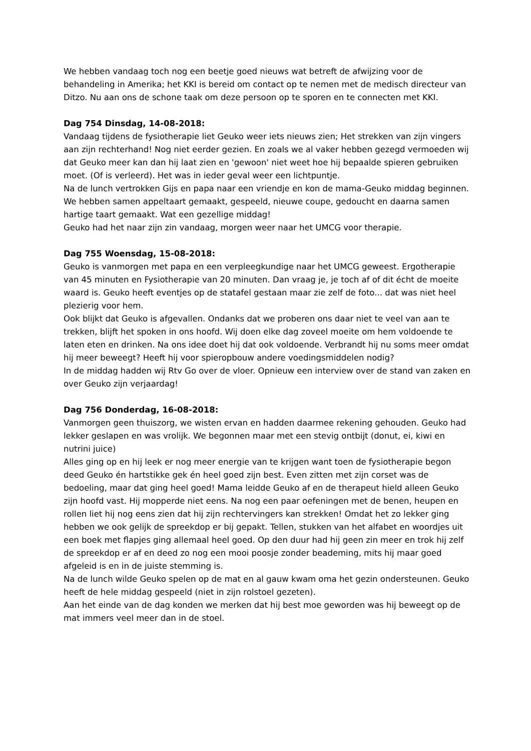We hebben vandaag toch nog een beetje goed nieuws wat betreft de afwijzing voor de behandeling in Amerika; het KKI is bereid om contact op te nemen met de medisch directeur van Ditzo. Nu aan ons de schone taak om deze persoon op te sporen en te connecten met KKI.
Dag 754 Dinsdag, 14-08-2018:
Vandaag tijdens de fysiotherapie liet Geuko weer iets nieuws zien; Het strekken van zijn vingers aan zijn rechterhand! Nog niet eerder gezien. En zoals we al vaker hebben gezegd vermoeden wij dat Geuko meer kan dan hij laat zien en 'gewoon' niet weet hoe hij bepaalde spieren gebruiken moet. (Of is verleerd). Het was in ieder geval weer een lichtpuntje.
Na de lunch vertrokken Gijs en papa naar een vriendje en kon de mama-Geuko middag beginnen. We hebben samen appeltaart gemaakt, gespeeld, nieuwe coupe, gedoucht en daarna samen hartige taart gemaakt. Wat een gezellige middag!
Geuko had het naar zijn zin vandaag, morgen weer naar het UMCG voor therapie.
Dag 755 Woensdag, 15-08-2018:
Geuko is vanmorgen met papa en een verpleegkundige naar het UMCG geweest. Ergotherapie van 45 minuten en Fysiotherapie van 20 minuten. Dan vraag je, je toch af of dit écht de moeite waard is. Geuko heeft eventjes op de statafel gestaan maar zie zelf de foto... dat was niet heel plezierig voor hem.
Ook blijkt dat Geuko is afgevallen. Ondanks dat we proberen ons daar niet te veel van aan te trekken, blijft het spoken in ons hoofd. Wij doen elke dag zoveel moeite om hem voldoende te laten eten en drinken. Na ons idee doet hij dat ook voldoende. Verbrandt hij nu soms meer omdat hij meer beweegt? Heeft hij voor spieropbouw andere voedingsmiddelen nodig?
In de middag hadden wij Rtv Go over de vloer. Opnieuw een interview over de stand van zaken en over Geuko zijn verjaardag!
Dag 756 Donderdag, 16-08-2018:
Vanmorgen geen thuiszorg, we wisten ervan en hadden daarmee rekening gehouden. Geuko had lekker geslapen en was vrolijk. We begonnen maar met een stevig ontbijt (donut, ei, kiwi en nutrini juice)
Alles ging op en hij leek er nog meer energie van te krijgen want toen de fysiotherapie begon deed Geuko én hartstikke gek én heel goed zijn best. Even zitten met zijn corset was de bedoeling, maar dat ging heel goed! Mama leidde Geuko af en de therapeut hield alleen Geuko zijn hoofd vast. Hij mopperde niet eens. Na nog een paar oefeningen met de benen, heupen en rollen liet hij nog eens zien dat hij zijn rechtervingers kan strekken! Omdat het zo lekker ging hebben we ook gelijk de spreekdop er bij gepakt. Tellen, stukken van het alfabet en woordjes uit een boek met flapjes ging allemaal heel goed. Op den duur had hij geen zin meer en trok hij zelf de spreekdop er af en deed zo nog een mooi poosje zonder beademing, mits hij maar goed afgeleid is en in de juiste stemming is.
Na de lunch wilde Geuko spelen op de mat en al gauw kwam oma het gezin ondersteunen. Geuko heeft de hele middag gespeeld (niet in zijn rolstoel gezeten).
Aan het einde van de dag konden we merken dat hij best moe geworden was hij beweegt op de mat immers veel meer dan in de stoel.